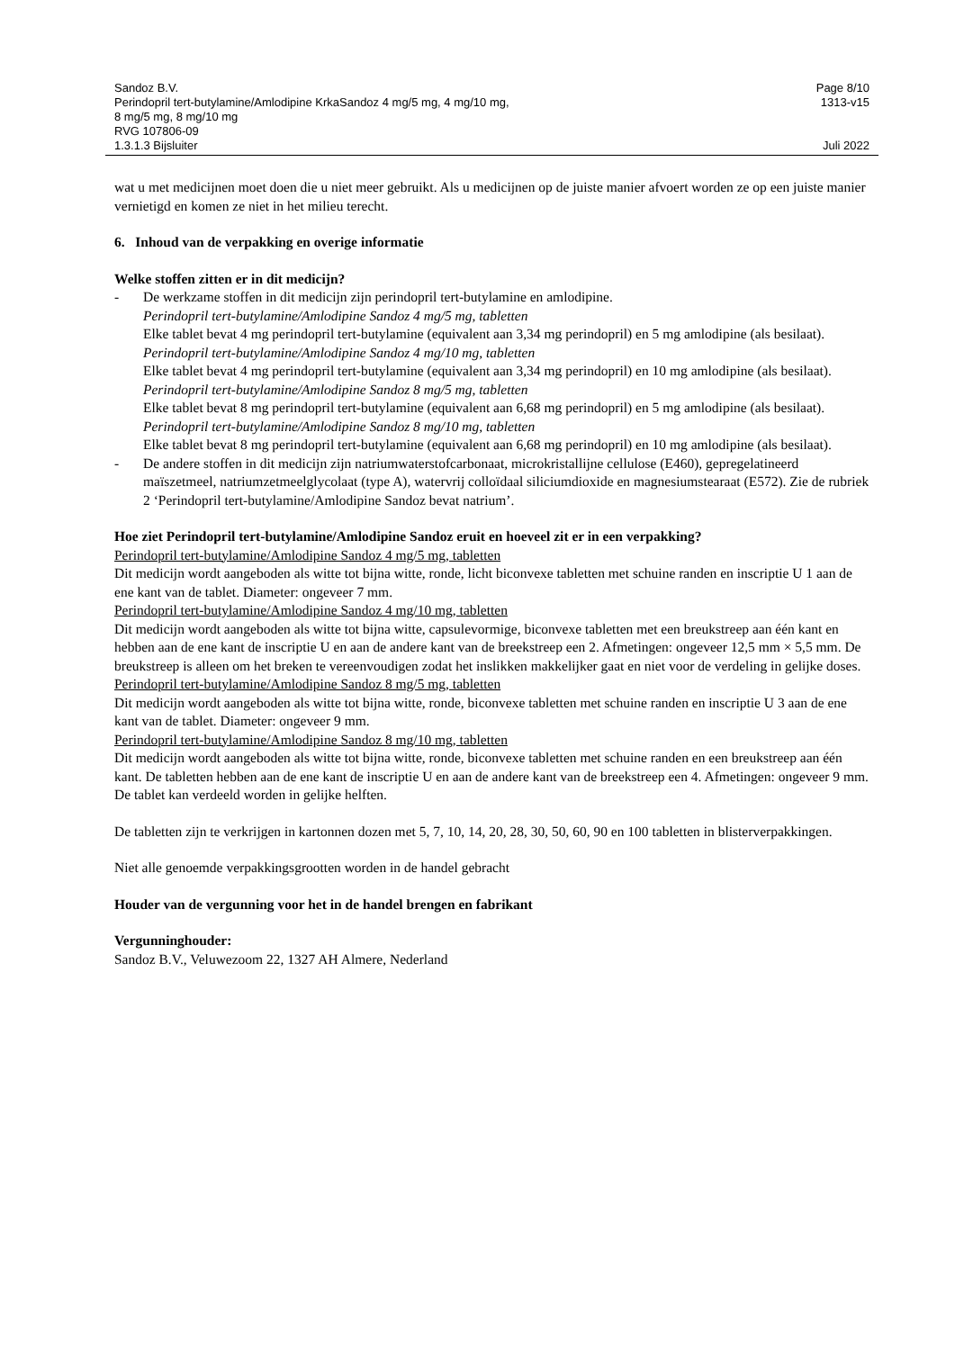Sandoz B.V. Page 8/10
Perindopril tert-butylamine/Amlodipine KrkaSandoz 4 mg/5 mg, 4 mg/10 mg,
8 mg/5 mg, 8 mg/10 mg
RVG 107806-09 1313-v15
1.3.1.3 Bijsluiter Juli 2022
wat u met medicijnen moet doen die u niet meer gebruikt. Als u medicijnen op de juiste manier afvoert worden ze op een juiste manier vernietigd en komen ze niet in het milieu terecht.
6. Inhoud van de verpakking en overige informatie
Welke stoffen zitten er in dit medicijn?
- De werkzame stoffen in dit medicijn zijn perindopril tert-butylamine en amlodipine.
Perindopril tert-butylamine/Amlodipine Sandoz 4 mg/5 mg, tabletten
Elke tablet bevat 4 mg perindopril tert-butylamine (equivalent aan 3,34 mg perindopril) en 5 mg amlodipine (als besilaat).
Perindopril tert-butylamine/Amlodipine Sandoz 4 mg/10 mg, tabletten
Elke tablet bevat 4 mg perindopril tert-butylamine (equivalent aan 3,34 mg perindopril) en 10 mg amlodipine (als besilaat).
Perindopril tert-butylamine/Amlodipine Sandoz 8 mg/5 mg, tabletten
Elke tablet bevat 8 mg perindopril tert-butylamine (equivalent aan 6,68 mg perindopril) en 5 mg amlodipine (als besilaat).
Perindopril tert-butylamine/Amlodipine Sandoz 8 mg/10 mg, tabletten
Elke tablet bevat 8 mg perindopril tert-butylamine (equivalent aan 6,68 mg perindopril) en 10 mg amlodipine (als besilaat).
- De andere stoffen in dit medicijn zijn natriumwaterstofcarbonaat, microkristallijne cellulose (E460), gepregelatineerd maïszetmeel, natriumzetmeelglycolaat (type A), watervrij colloïdaal siliciumdioxide en magnesiumstearaat (E572). Zie de rubriek 2 ‘Perindopril tert-butylamine/Amlodipine Sandoz bevat natrium’.
Hoe ziet Perindopril tert-butylamine/Amlodipine Sandoz eruit en hoeveel zit er in een verpakking?
Perindopril tert-butylamine/Amlodipine Sandoz 4 mg/5 mg, tabletten
Dit medicijn wordt aangeboden als witte tot bijna witte, ronde, licht biconvexe tabletten met schuine randen en inscriptie U 1 aan de ene kant van de tablet. Diameter: ongeveer 7 mm.
Perindopril tert-butylamine/Amlodipine Sandoz 4 mg/10 mg, tabletten
Dit medicijn wordt aangeboden als witte tot bijna witte, capsulevormige, biconvexe tabletten met een breukstreep aan één kant en hebben aan de ene kant de inscriptie U en aan de andere kant van de breekstreep een 2. Afmetingen: ongeveer 12,5 mm × 5,5 mm. De breukstreep is alleen om het breken te vereenvoudigen zodat het inslikken makkelijker gaat en niet voor de verdeling in gelijke doses.
Perindopril tert-butylamine/Amlodipine Sandoz 8 mg/5 mg, tabletten
Dit medicijn wordt aangeboden als witte tot bijna witte, ronde, biconvexe tabletten met schuine randen en inscriptie U 3 aan de ene kant van de tablet. Diameter: ongeveer 9 mm.
Perindopril tert-butylamine/Amlodipine Sandoz 8 mg/10 mg, tabletten
Dit medicijn wordt aangeboden als witte tot bijna witte, ronde, biconvexe tabletten met schuine randen en een breukstreep aan één kant. De tabletten hebben aan de ene kant de inscriptie U en aan de andere kant van de breekstreep een 4. Afmetingen: ongeveer 9 mm. De tablet kan verdeeld worden in gelijke helften.
De tabletten zijn te verkrijgen in kartonnen dozen met 5, 7, 10, 14, 20, 28, 30, 50, 60, 90 en 100 tabletten in blisterverpakkingen.
Niet alle genoemde verpakkingsgrootten worden in de handel gebracht
Houder van de vergunning voor het in de handel brengen en fabrikant
Vergunninghouder:
Sandoz B.V., Veluwezoom 22, 1327 AH Almere, Nederland